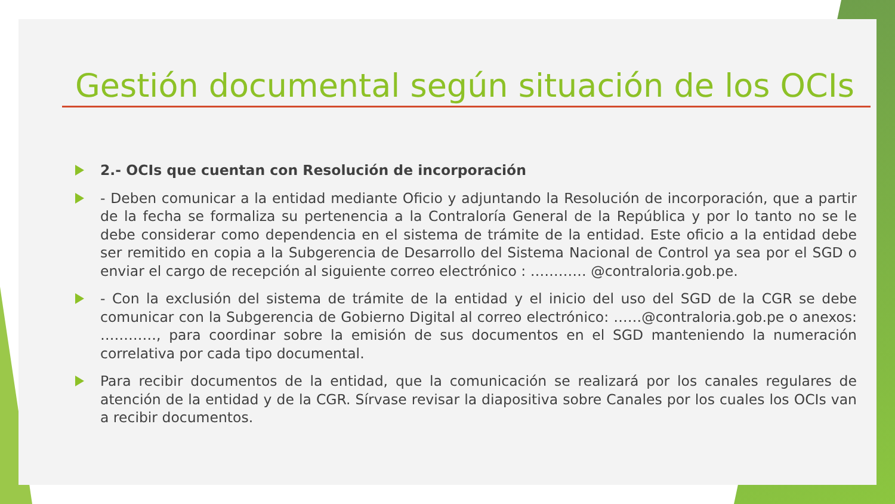Gestión documental según situación de los OCIs
2.- OCIs que cuentan con Resolución de incorporación
- Deben comunicar a la entidad mediante Oficio y adjuntando la Resolución de incorporación, que a partir de la fecha se formaliza su pertenencia a la Contraloría General de la República y por lo tanto no se le debe considerar como dependencia en el sistema de trámite de la entidad. Este oficio a la entidad debe ser remitido en copia a la Subgerencia de Desarrollo del Sistema Nacional de Control ya sea por el SGD o enviar el cargo de recepción al siguiente correo electrónico : ………… @contraloria.gob.pe.
- Con la exclusión del sistema de trámite de la entidad y el inicio del uso del SGD de la CGR se debe comunicar con la Subgerencia de Gobierno Digital al correo electrónico: ……@contraloria.gob.pe o anexos: …………, para coordinar sobre la emisión de sus documentos en el SGD manteniendo la numeración correlativa por cada tipo documental.
Para recibir documentos de la entidad, que la comunicación se realizará por los canales regulares de atención de la entidad y de la CGR. Sírvase revisar la diapositiva sobre Canales por los cuales los OCIs van a recibir documentos.